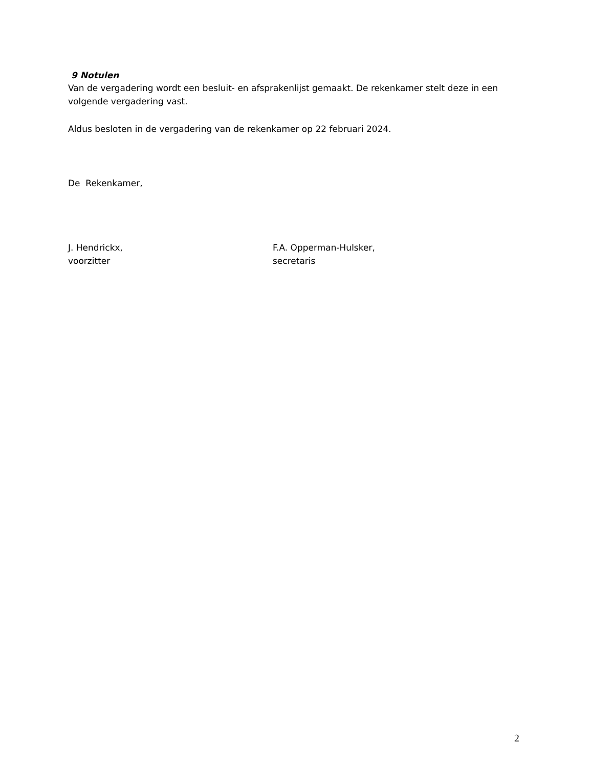9 Notulen
Van de vergadering wordt een besluit- en afsprakenlijst gemaakt. De rekenkamer stelt deze in een volgende vergadering vast.
Aldus besloten in de vergadering van de rekenkamer op 22 februari 2024.
De Rekenkamer,
J. Hendrickx,
voorzitter
F.A. Opperman-Hulsker,
secretaris
2